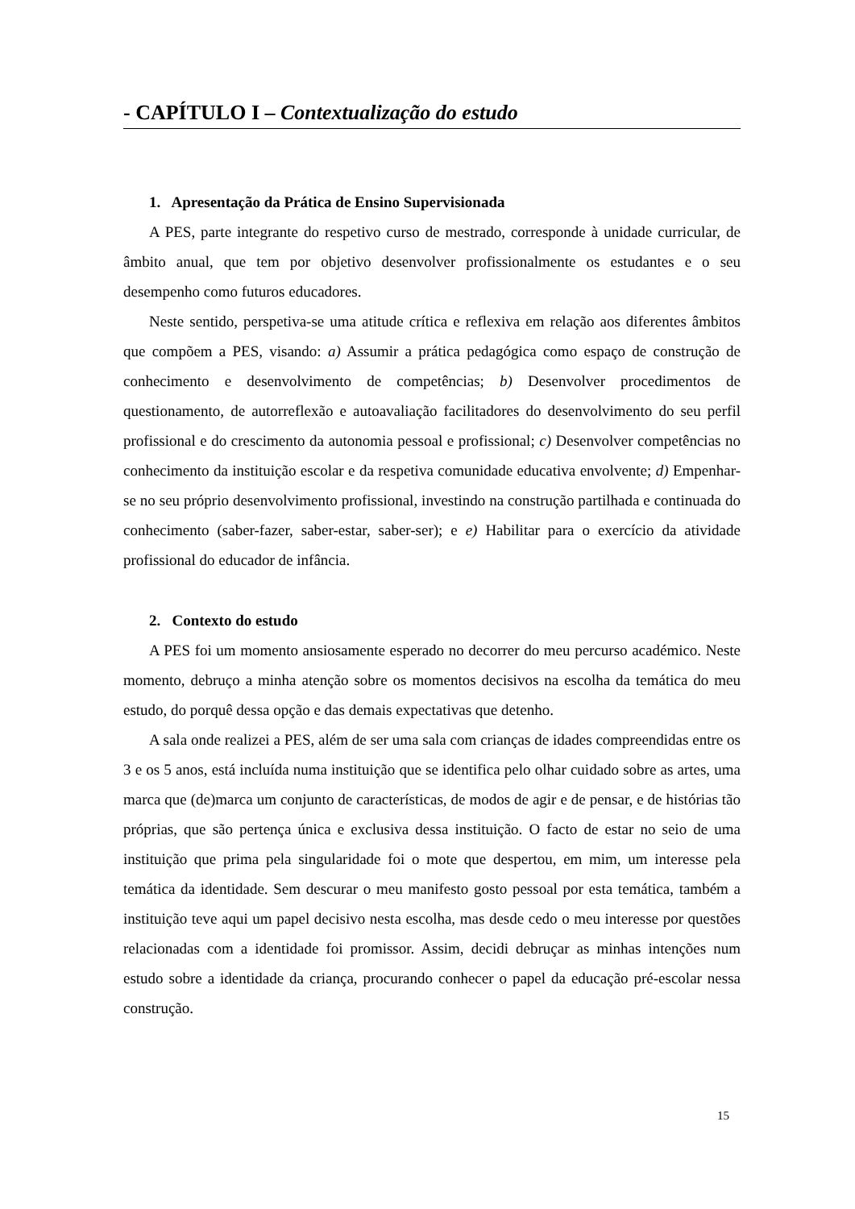- CAPÍTULO I – Contextualização do estudo
1. Apresentação da Prática de Ensino Supervisionada
A PES, parte integrante do respetivo curso de mestrado, corresponde à unidade curricular, de âmbito anual, que tem por objetivo desenvolver profissionalmente os estudantes e o seu desempenho como futuros educadores.
Neste sentido, perspetiva-se uma atitude crítica e reflexiva em relação aos diferentes âmbitos que compõem a PES, visando: a) Assumir a prática pedagógica como espaço de construção de conhecimento e desenvolvimento de competências; b) Desenvolver procedimentos de questionamento, de autorreflexão e autoavaliação facilitadores do desenvolvimento do seu perfil profissional e do crescimento da autonomia pessoal e profissional; c) Desenvolver competências no conhecimento da instituição escolar e da respetiva comunidade educativa envolvente; d) Empenhar-se no seu próprio desenvolvimento profissional, investindo na construção partilhada e continuada do conhecimento (saber-fazer, saber-estar, saber-ser); e e) Habilitar para o exercício da atividade profissional do educador de infância.
2. Contexto do estudo
A PES foi um momento ansiosamente esperado no decorrer do meu percurso académico. Neste momento, debruço a minha atenção sobre os momentos decisivos na escolha da temática do meu estudo, do porquê dessa opção e das demais expectativas que detenho.
A sala onde realizei a PES, além de ser uma sala com crianças de idades compreendidas entre os 3 e os 5 anos, está incluída numa instituição que se identifica pelo olhar cuidado sobre as artes, uma marca que (de)marca um conjunto de características, de modos de agir e de pensar, e de histórias tão próprias, que são pertença única e exclusiva dessa instituição. O facto de estar no seio de uma instituição que prima pela singularidade foi o mote que despertou, em mim, um interesse pela temática da identidade. Sem descurar o meu manifesto gosto pessoal por esta temática, também a instituição teve aqui um papel decisivo nesta escolha, mas desde cedo o meu interesse por questões relacionadas com a identidade foi promissor. Assim, decidi debruçar as minhas intenções num estudo sobre a identidade da criança, procurando conhecer o papel da educação pré-escolar nessa construção.
15